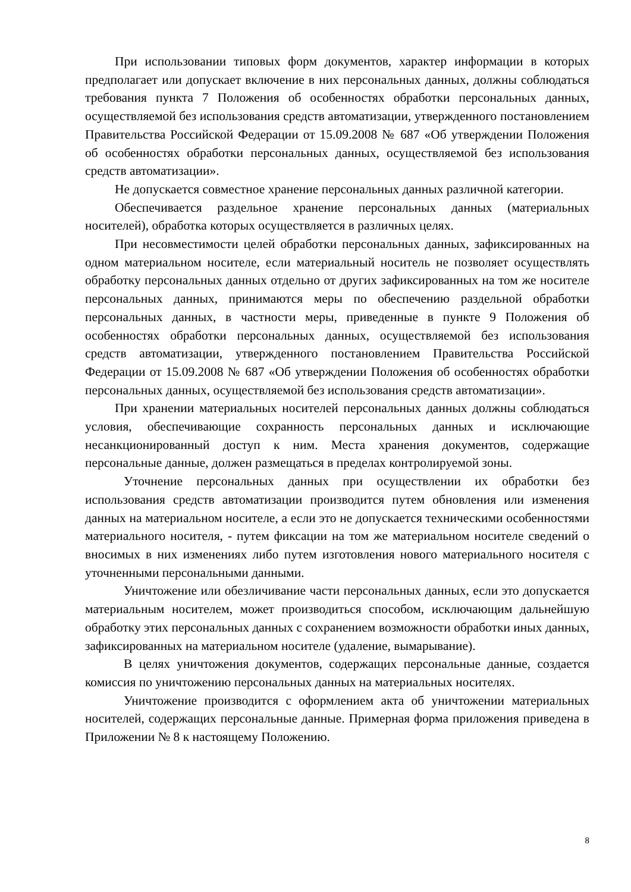При использовании типовых форм документов, характер информации в которых предполагает или допускает включение в них персональных данных, должны соблюдаться требования пункта 7 Положения об особенностях обработки персональных данных, осуществляемой без использования средств автоматизации, утвержденного постановлением Правительства Российской Федерации от 15.09.2008 № 687 «Об утверждении Положения об особенностях обработки персональных данных, осуществляемой без использования средств автоматизации».
Не допускается совместное хранение персональных данных различной категории.
Обеспечивается раздельное хранение персональных данных (материальных носителей), обработка которых осуществляется в различных целях.
При несовместимости целей обработки персональных данных, зафиксированных на одном материальном носителе, если материальный носитель не позволяет осуществлять обработку персональных данных отдельно от других зафиксированных на том же носителе персональных данных, принимаются меры по обеспечению раздельной обработки персональных данных, в частности меры, приведенные в пункте 9 Положения об особенностях обработки персональных данных, осуществляемой без использования средств автоматизации, утвержденного постановлением Правительства Российской Федерации от 15.09.2008 № 687 «Об утверждении Положения об особенностях обработки персональных данных, осуществляемой без использования средств автоматизации».
При хранении материальных носителей персональных данных должны соблюдаться условия, обеспечивающие сохранность персональных данных и исключающие несанкционированный доступ к ним. Места хранения документов, содержащие персональные данные, должен размещаться в пределах контролируемой зоны.
Уточнение персональных данных при осуществлении их обработки без использования средств автоматизации производится путем обновления или изменения данных на материальном носителе, а если это не допускается техническими особенностями материального носителя, - путем фиксации на том же материальном носителе сведений о вносимых в них изменениях либо путем изготовления нового материального носителя с уточненными персональными данными.
Уничтожение или обезличивание части персональных данных, если это допускается материальным носителем, может производиться способом, исключающим дальнейшую обработку этих персональных данных с сохранением возможности обработки иных данных, зафиксированных на материальном носителе (удаление, вымарывание).
В целях уничтожения документов, содержащих персональные данные, создается комиссия по уничтожению персональных данных на материальных носителях.
Уничтожение производится с оформлением акта об уничтожении материальных носителей, содержащих персональные данные. Примерная форма приложения приведена в Приложении № 8 к настоящему Положению.
8